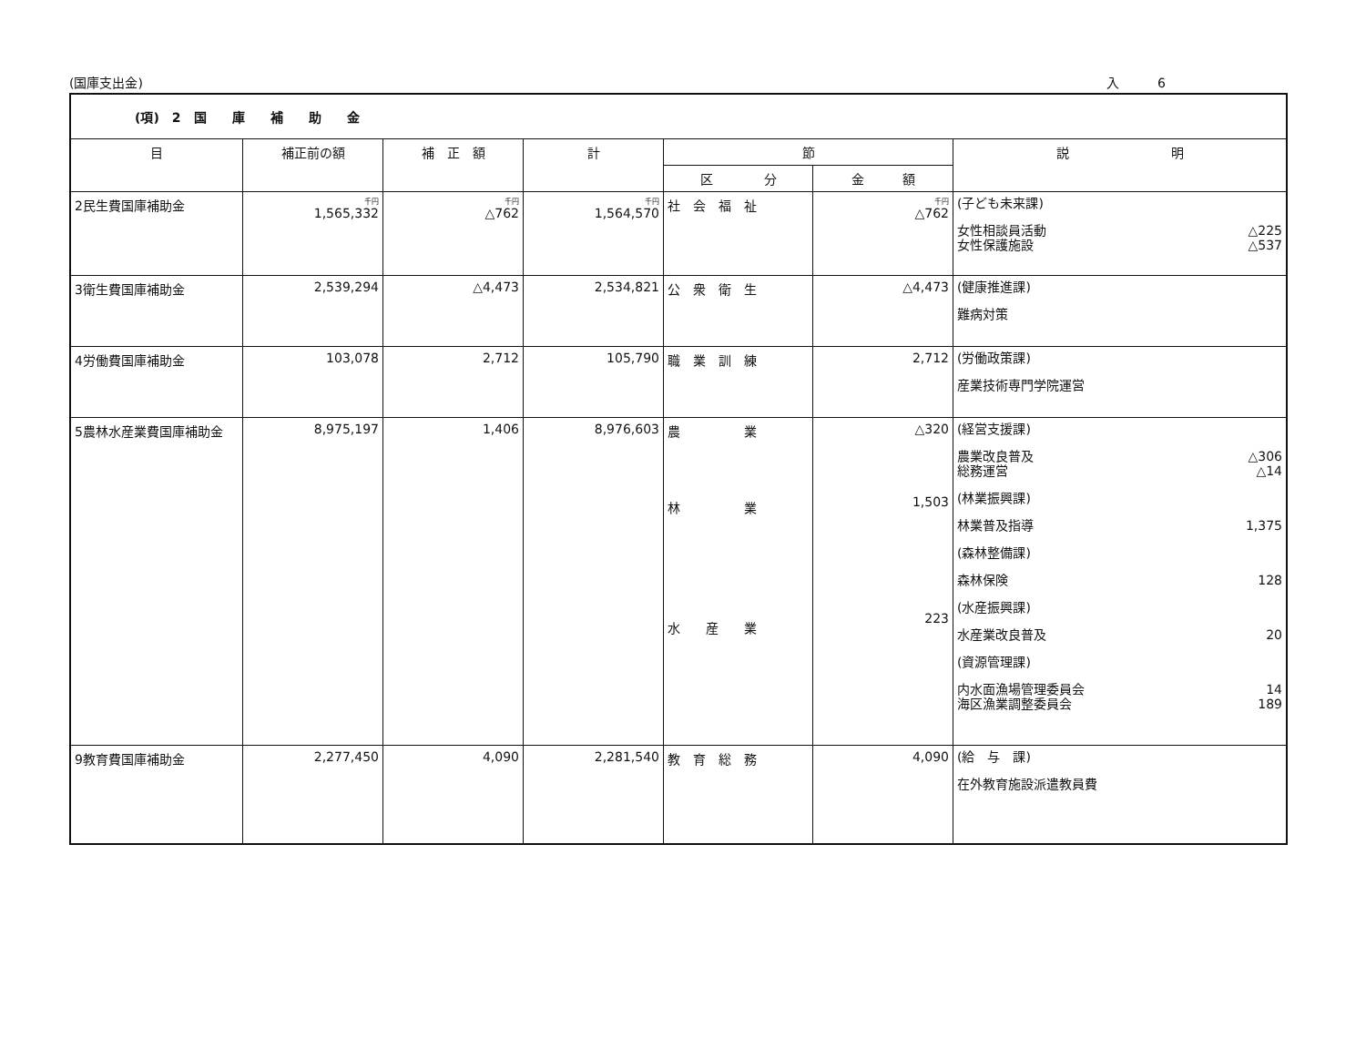(国庫支出金) 入　　　6
| (項) 2 国 庫 補 助 金 | | | | | | |
| 目 | 補正前の額 | 補 正 額 | 計 | 節 | | 説 明 |
| | | | | 区 分 | 金 額 | |
| 2民生費国庫補助金 | 千円 1,565,332 | 千円 △762 | 千円 1,564,570 | 社 会 福 祉 | 千円 △762 | (子ども未来課) 女性相談員活動 △225 女性保護施設 △537 |
| 3衛生費国庫補助金 | 2,539,294 | △4,473 | 2,534,821 | 公 衆 衛 生 | △4,473 | (健康推進課) 難病対策 |
| 4労働費国庫補助金 | 103,078 | 2,712 | 105,790 | 職 業 訓 練 | 2,712 | (労働政策課) 産業技術専門学院運営 |
| 5農林水産業費国庫補助金 | 8,975,197 | 1,406 | 8,976,603 | 農 業 林 業 水 産 業 | △320 1,503 223 | (経営支援課) 農業改良普及 △306 総務運営 △14 (林業振興課) 林業普及指導 1,375 (森林整備課) 森林保険 128 (水産振興課) 水産業改良普及 20 (資源管理課) 内水面漁場管理委員会 14 海区漁業調整委員会 189 |
| 9教育費国庫補助金 | 2,277,450 | 4,090 | 2,281,540 | 教 育 総 務 | 4,090 | (給 与 課) 在外教育施設派遣教員費 |